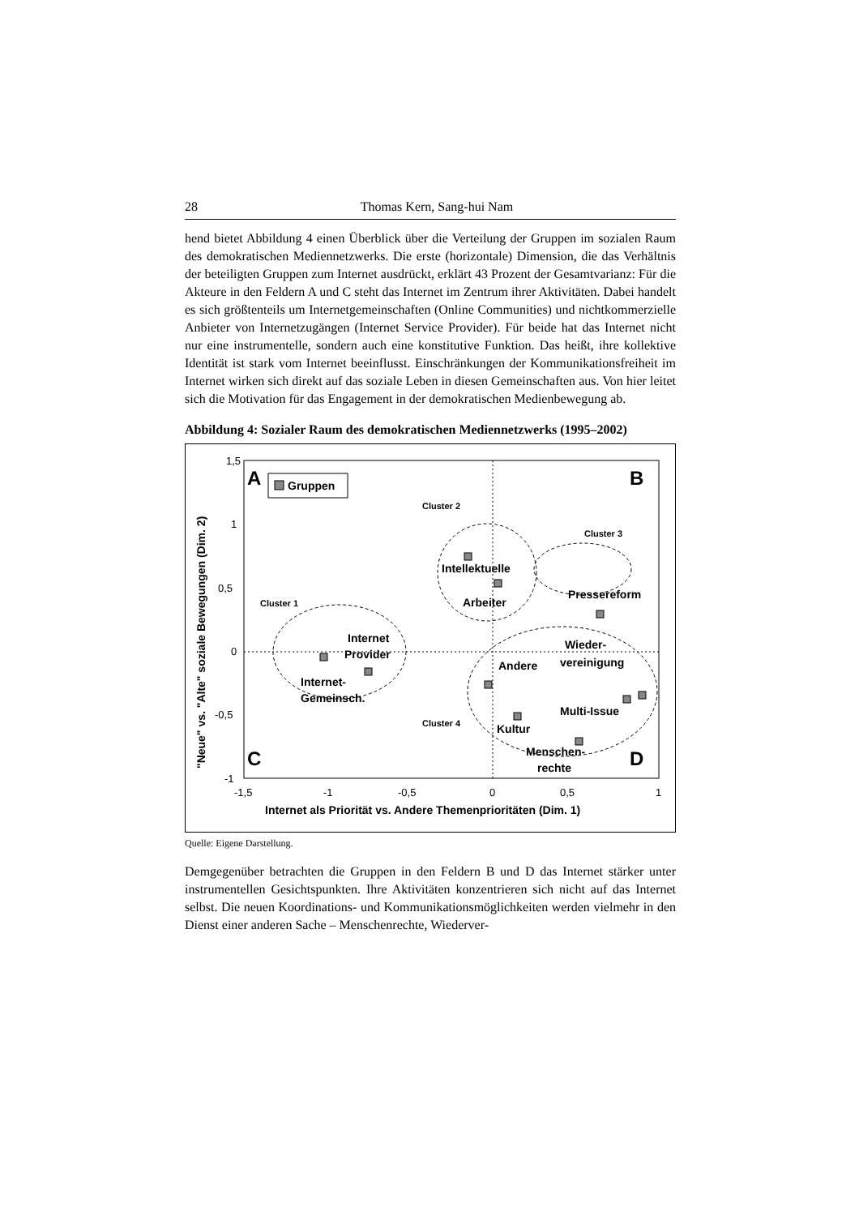28 Thomas Kern, Sang-hui Nam
hend bietet Abbildung 4 einen Überblick über die Verteilung der Gruppen im sozialen Raum des demokratischen Mediennetzwerks. Die erste (horizontale) Dimension, die das Verhältnis der beteiligten Gruppen zum Internet ausdrückt, erklärt 43 Prozent der Gesamtvarianz: Für die Akteure in den Feldern A und C steht das Internet im Zentrum ihrer Aktivitäten. Dabei handelt es sich größtenteils um Internetgemeinschaften (Online Communities) und nichtkommerzielle Anbieter von Internetzugängen (Internet Service Provider). Für beide hat das Internet nicht nur eine instrumentelle, sondern auch eine konstitutive Funktion. Das heißt, ihre kollektive Identität ist stark vom Internet beeinflusst. Einschränkungen der Kommunikationsfreiheit im Internet wirken sich direkt auf das soziale Leben in diesen Gemeinschaften aus. Von hier leitet sich die Motivation für das Engagement in der demokratischen Medienbewegung ab.
Abbildung 4: Sozialer Raum des demokratischen Mediennetzwerks (1995–2002)
1,5
1
0,5
0
-0,5
-1
-1,5
-1
-0,5
0
0,5
1
Internet als Priorität vs. Andere Themenprioritäten (Dim. 1)
"Neue" vs. "Alte" soziale Bewegungen (Dim. 2)
A
B
C
D
Gruppen
Cluster 1
Cluster 2
Cluster 3
Cluster 4
Internet
Provider
Internet-
Gemeinsch.
Intellektuelle
Arbeiter
Pressereform
Wieder-
vereinigung
Andere
Multi-Issue
Kultur
Menschen-
rechte
Quelle: Eigene Darstellung.
Demgegenüber betrachten die Gruppen in den Feldern B und D das Internet stärker unter instrumentellen Gesichtspunkten. Ihre Aktivitäten konzentrieren sich nicht auf das Internet selbst. Die neuen Koordinations- und Kommunikationsmöglichkeiten werden vielmehr in den Dienst einer anderen Sache – Menschenrechte, Wiederver-